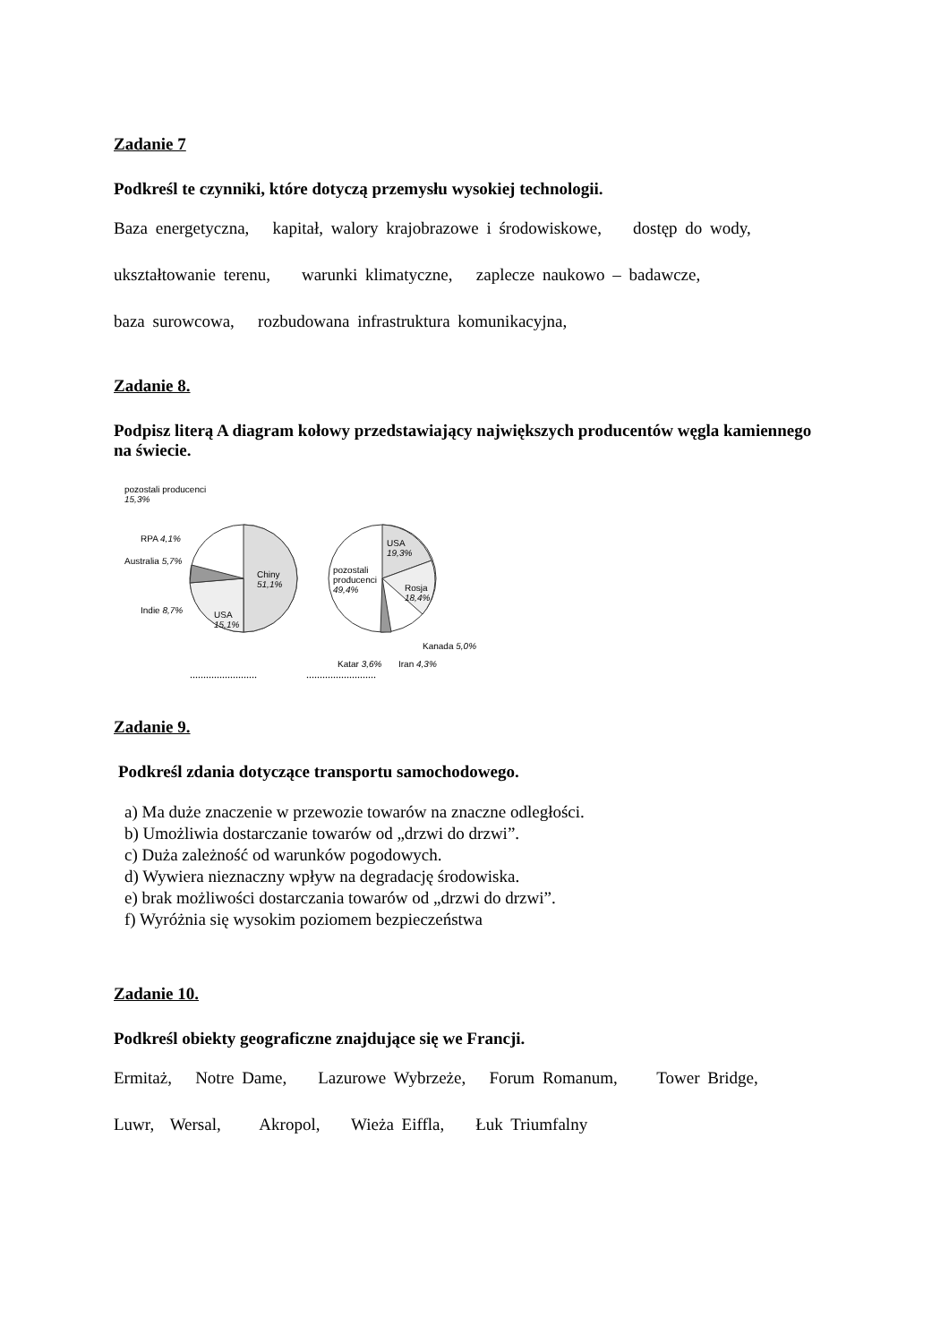Zadanie 7
Podkreśl te czynniki, które dotyczą przemysłu wysokiej technologii.
Baza energetyczna, kapitał, walory krajobrazowe i środowiskowe, dostęp do wody,
ukształtowanie terenu, warunki klimatyczne, zaplecze naukowo – badawcze,
baza surowcowa, rozbudowana infrastruktura komunikacyjna,
Zadanie 8.
Podpisz literą A diagram kołowy przedstawiający największych producentów węgla kamiennego na świecie.
pozostali producenci
15,3%
RPA 4,1%
Australia 5,7%
Indie 8,7%
Chiny
51,1%
USA
15,1%
USA
19,3%
pozostali
producenci
49,4% Rosja
18,4%
Kanada 5,0%
Katar 3,6% Iran 4,3%
......................... ..........................
Zadanie 9.
Podkreśl zdania dotyczące transportu samochodowego.
a) Ma duże znaczenie w przewozie towarów na znaczne odległości.
b) Umożliwia dostarczanie towarów od „drzwi do drzwi”.
c) Duża zależność od warunków pogodowych.
d) Wywiera nieznaczny wpływ na degradację środowiska.
e) brak możliwości dostarczania towarów od „drzwi do drzwi”.
f) Wyróżnia się wysokim poziomem bezpieczeństwa
Zadanie 10.
Podkreśl obiekty geograficzne znajdujące się we Francji.
Ermitaż, Notre Dame, Lazurowe Wybrzeże, Forum Romanum, Tower Bridge,
Luwr, Wersal, Akropol, Wieża Eiffla, Łuk Triumfalny